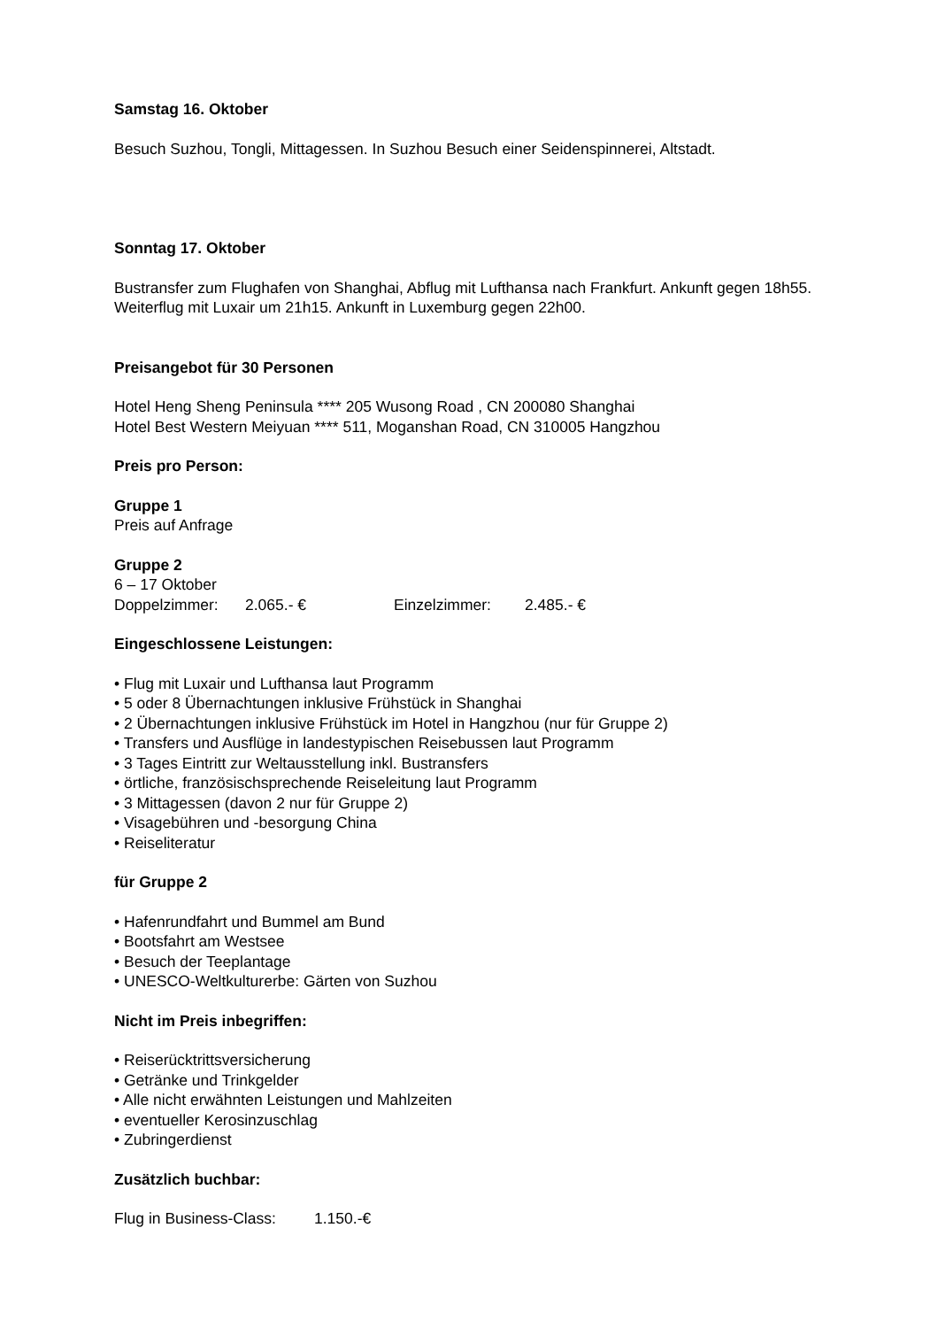Samstag 16. Oktober
Besuch Suzhou, Tongli, Mittagessen. In Suzhou Besuch einer Seidenspinnerei, Altstadt.
Sonntag 17. Oktober
Bustransfer zum Flughafen von Shanghai, Abflug mit Lufthansa nach Frankfurt. Ankunft gegen 18h55. Weiterflug mit Luxair um 21h15. Ankunft in Luxemburg gegen 22h00.
Preisangebot für 30 Personen
Hotel Heng Sheng Peninsula **** 205 Wusong Road , CN 200080 Shanghai
Hotel Best Western Meiyuan **** 511, Moganshan Road, CN 310005 Hangzhou
Preis pro Person:
Gruppe 1
Preis auf Anfrage
Gruppe 2
6 – 17 Oktober
Doppelzimmer: 2.065.- € Einzelzimmer: 2.485.- €
Eingeschlossene Leistungen:
• Flug mit Luxair und Lufthansa laut Programm
• 5 oder 8 Übernachtungen inklusive Frühstück in Shanghai
• 2 Übernachtungen inklusive Frühstück im Hotel in Hangzhou (nur für Gruppe 2)
• Transfers und Ausflüge in landestypischen Reisebussen laut Programm
• 3 Tages Eintritt zur Weltausstellung inkl. Bustransfers
• örtliche, französischsprechende Reiseleitung laut Programm
• 3 Mittagessen (davon 2 nur für Gruppe 2)
• Visagebühren und -besorgung China
• Reiseliteratur
für Gruppe 2
• Hafenrundfahrt und Bummel am Bund
• Bootsfahrt am Westsee
• Besuch der Teeplantage
• UNESCO-Weltkulturerbe: Gärten von Suzhou
Nicht im Preis inbegriffen:
• Reiserücktrittsversicherung
• Getränke und Trinkgelder
• Alle nicht erwähnten Leistungen und Mahlzeiten
• eventueller Kerosinzuschlag
• Zubringerdienst
Zusätzlich buchbar:
Flug in Business-Class: 1.150.-€